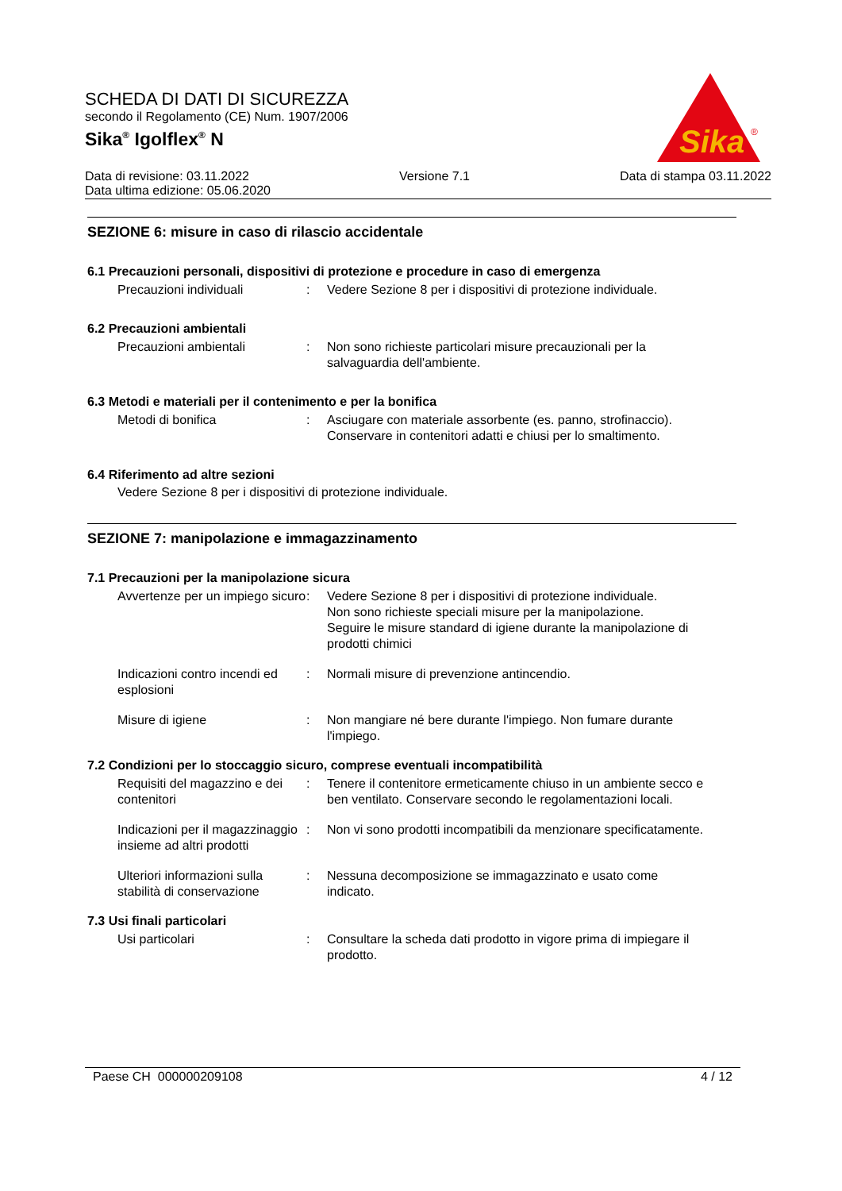SCHEDA DI DATI DI SICUREZZA
secondo il Regolamento (CE) Num. 1907/2006
Sika<sup>®</sup> Igolflex<sup>®</sup> N
Sika
®
Data di revisione: 03.11.2022 Versione 7.1 Data di stampa 03.11.2022
Data ultima edizione: 05.06.2020
SEZIONE 6: misure in caso di rilascio accidentale
6.1 Precauzioni personali, dispositivi di protezione e procedure in caso di emergenza
Precauzioni individuali : Vedere Sezione 8 per i dispositivi di protezione individuale.
6.2 Precauzioni ambientali
Precauzioni ambientali : Non sono richieste particolari misure precauzionali per la salvaguardia dell'ambiente.
6.3 Metodi e materiali per il contenimento e per la bonifica
Metodi di bonifica : Asciugare con materiale assorbente (es. panno, strofinaccio).
Conservare in contenitori adatti e chiusi per lo smaltimento.
6.4 Riferimento ad altre sezioni
Vedere Sezione 8 per i dispositivi di protezione individuale.
SEZIONE 7: manipolazione e immagazzinamento
7.1 Precauzioni per la manipolazione sicura
Avvertenze per un impiego sicuro
: Vedere Sezione 8 per i dispositivi di protezione individuale.
Non sono richieste speciali misure per la manipolazione.
Seguire le misure standard di igiene durante la manipolazione di prodotti chimici
Indicazioni contro incendi ed esplosioni
: Normali misure di prevenzione antincendio.
Misure di igiene : Non mangiare né bere durante l'impiego. Non fumare durante l'impiego.
7.2 Condizioni per lo stoccaggio sicuro, comprese eventuali incompatibilità
Requisiti del magazzino e dei contenitori
: Tenere il contenitore ermeticamente chiuso in un ambiente secco e ben ventilato. Conservare secondo le regolamentazioni locali.
Indicazioni per il magazzinaggio insieme ad altri prodotti
: Non vi sono prodotti incompatibili da menzionare specificatamente.
Ulteriori informazioni sulla stabilità di conservazione
: Nessuna decomposizione se immagazzinato e usato come indicato.
7.3 Usi finali particolari
Usi particolari : Consultare la scheda dati prodotto in vigore prima di impiegare il prodotto.
Paese CH 000000209108 4 / 12